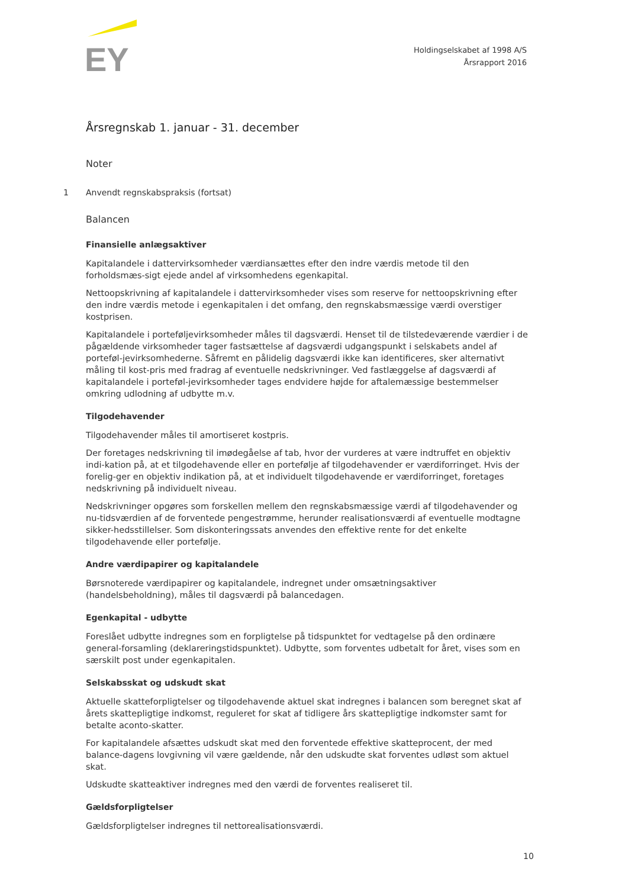EY
Holdingselskabet af 1998 A/S
Årsrapport 2016
Årsregnskab 1. januar - 31. december
Noter
1 Anvendt regnskabspraksis (fortsat)
Balancen
Finansielle anlægsaktiver
Kapitalandele i dattervirksomheder værdiansættes efter den indre værdis metode til den forholdsmæs-sigt ejede andel af virksomhedens egenkapital.
Nettoopskrivning af kapitalandele i dattervirksomheder vises som reserve for nettoopskrivning efter den indre værdis metode i egenkapitalen i det omfang, den regnskabsmæssige værdi overstiger kostprisen.
Kapitalandele i porteføljevirksomheder måles til dagsværdi. Henset til de tilstedeværende værdier i de pågældende virksomheder tager fastsættelse af dagsværdi udgangspunkt i selskabets andel af porteføl-jevirksomhederne. Såfremt en pålidelig dagsværdi ikke kan identificeres, sker alternativt måling til kost-pris med fradrag af eventuelle nedskrivninger. Ved fastlæggelse af dagsværdi af kapitalandele i porteføl-jevirksomheder tages endvidere højde for aftalemæssige bestemmelser omkring udlodning af udbytte m.v.
Tilgodehavender
Tilgodehavender måles til amortiseret kostpris.
Der foretages nedskrivning til imødegåelse af tab, hvor der vurderes at være indtruffet en objektiv indi-kation på, at et tilgodehavende eller en portefølje af tilgodehavender er værdiforringet. Hvis der forelig-ger en objektiv indikation på, at et individuelt tilgodehavende er værdiforringet, foretages nedskrivning på individuelt niveau.
Nedskrivninger opgøres som forskellen mellem den regnskabsmæssige værdi af tilgodehavender og nu-tidsværdien af de forventede pengestrømme, herunder realisationsværdi af eventuelle modtagne sikker-hedsstillelser. Som diskonteringssats anvendes den effektive rente for det enkelte tilgodehavende eller portefølje.
Andre værdipapirer og kapitalandele
Børsnoterede værdipapirer og kapitalandele, indregnet under omsætningsaktiver (handelsbeholdning), måles til dagsværdi på balancedagen.
Egenkapital - udbytte
Foreslået udbytte indregnes som en forpligtelse på tidspunktet for vedtagelse på den ordinære general-forsamling (deklareringstidspunktet). Udbytte, som forventes udbetalt for året, vises som en særskilt post under egenkapitalen.
Selskabsskat og udskudt skat
Aktuelle skatteforpligtelser og tilgodehavende aktuel skat indregnes i balancen som beregnet skat af årets skattepligtige indkomst, reguleret for skat af tidligere års skattepligtige indkomster samt for betalte aconto-skatter.
For kapitalandele afsættes udskudt skat med den forventede effektive skatteprocent, der med balance-dagens lovgivning vil være gældende, når den udskudte skat forventes udløst som aktuel skat.
Udskudte skatteaktiver indregnes med den værdi de forventes realiseret til.
Gældsforpligtelser
Gældsforpligtelser indregnes til nettorealisationsværdi.
10